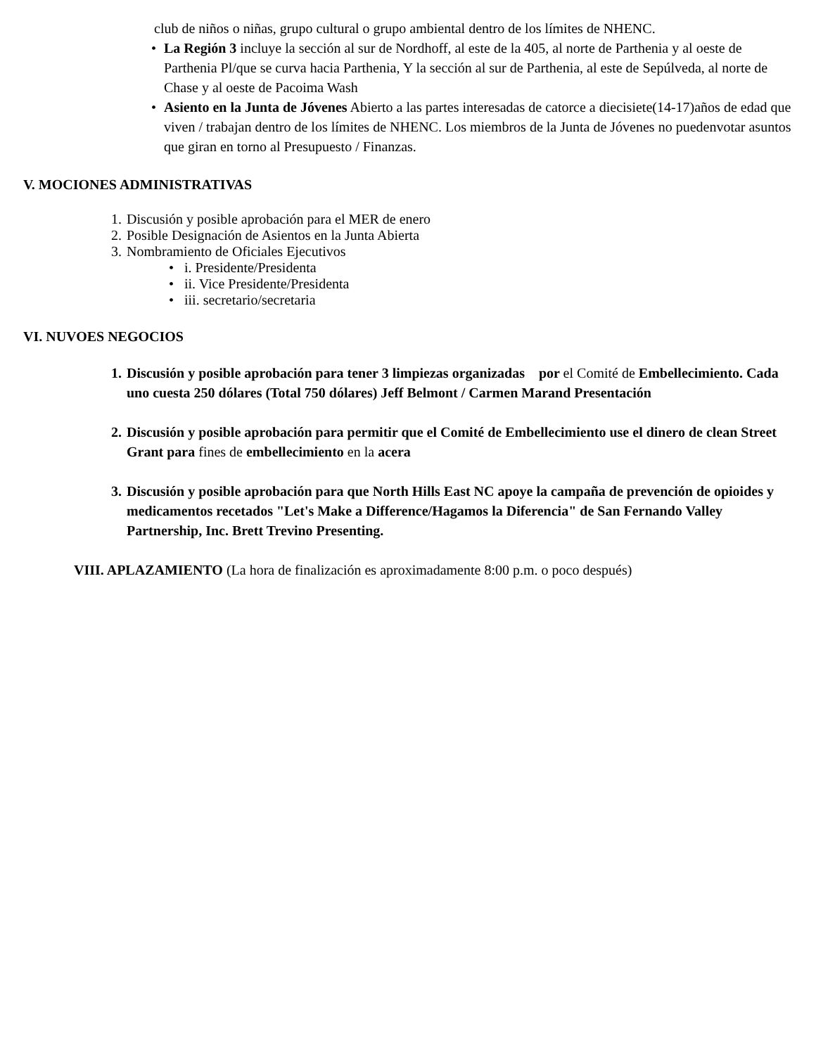club de niños o niñas, grupo cultural o grupo ambiental dentro de los límites de NHENC.
• La Región 3 incluye la sección al sur de Nordhoff, al este de la 405, al norte de Parthenia y al oeste de Parthenia Pl/que se curva hacia Parthenia, Y la sección al sur de Parthenia, al este de Sepúlveda, al norte de Chase y al oeste de Pacoima Wash
• Asiento en la Junta de Jóvenes Abierto a las partes interesadas de catorce a diecisiete(14-17)años de edad que viven / trabajan dentro de los límites de NHENC. Los miembros de la Junta de Jóvenes no puedenvotar asuntos que giran en torno al Presupuesto / Finanzas.
V. MOCIONES ADMINISTRATIVAS
1. Discusión y posible aprobación para el MER de enero
2. Posible Designación de Asientos en la Junta Abierta
3. Nombramiento de Oficiales Ejecutivos
• i. Presidente/Presidenta
• ii. Vice Presidente/Presidenta
• iii. secretario/secretaria
VI. NUVOES NEGOCIOS
1. Discusión y posible aprobación para tener 3 limpiezas organizadas por el Comité de Embellecimiento. Cada uno cuesta 250 dólares (Total 750 dólares) Jeff Belmont / Carmen Marand Presentación
2. Discusión y posible aprobación para permitir que el Comité de Embellecimiento use el dinero de clean Street Grant para fines de embellecimiento en la acera
3. Discusión y posible aprobación para que North Hills East NC apoye la campaña de prevención de opioides y medicamentos recetados "Let's Make a Difference/Hagamos la Diferencia" de San Fernando Valley Partnership, Inc. Brett Trevino Presenting.
VIII. APLAZAMIENTO (La hora de finalización es aproximadamente 8:00 p.m. o poco después)